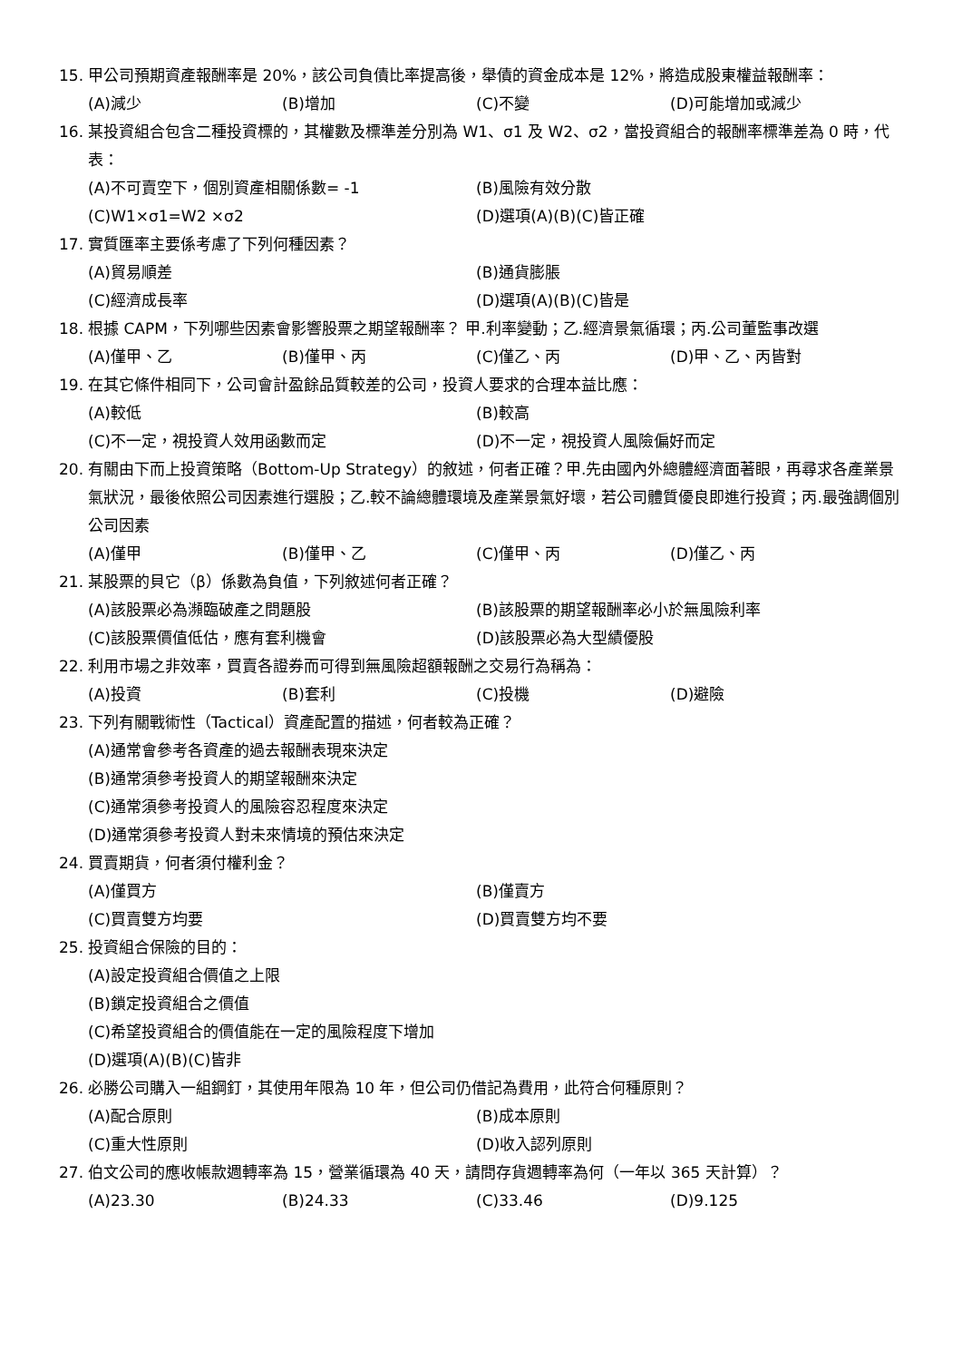15. 甲公司預期資產報酬率是 20%，該公司負債比率提高後，舉債的資金成本是 12%，將造成股東權益報酬率：
(A)減少 (B)增加 (C)不變 (D)可能增加或減少
16. 某投資組合包含二種投資標的，其權數及標準差分別為 W1、σ1 及 W2、σ2，當投資組合的報酬率標準差為 0 時，代表：
(A)不可賣空下，個別資產相關係數= -1 (B)風險有效分散
(C)W1×σ1=W2 ×σ2 (D)選項(A)(B)(C)皆正確
17. 實質匯率主要係考慮了下列何種因素？
(A)貿易順差 (B)通貨膨脹
(C)經濟成長率 (D)選項(A)(B)(C)皆是
18. 根據 CAPM，下列哪些因素會影響股票之期望報酬率？ 甲.利率變動；乙.經濟景氣循環；丙.公司董監事改選
(A)僅甲、乙 (B)僅甲、丙 (C)僅乙、丙 (D)甲、乙、丙皆對
19. 在其它條件相同下，公司會計盈餘品質較差的公司，投資人要求的合理本益比應：
(A)較低 (B)較高
(C)不一定，視投資人效用函數而定 (D)不一定，視投資人風險偏好而定
20. 有關由下而上投資策略（Bottom-Up Strategy）的敘述，何者正確？甲.先由國內外總體經濟面著眼，再尋求各產業景氣狀況，最後依照公司因素進行選股；乙.較不論總體環境及產業景氣好壞，若公司體質優良即進行投資；丙.最強調個別公司因素
(A)僅甲 (B)僅甲、乙 (C)僅甲、丙 (D)僅乙、丙
21. 某股票的貝它（β）係數為負值，下列敘述何者正確？
(A)該股票必為瀕臨破產之問題股 (B)該股票的期望報酬率必小於無風險利率
(C)該股票價值低估，應有套利機會 (D)該股票必為大型績優股
22. 利用市場之非效率，買賣各證券而可得到無風險超額報酬之交易行為稱為：
(A)投資 (B)套利 (C)投機 (D)避險
23. 下列有關戰術性（Tactical）資產配置的描述，何者較為正確？
(A)通常會參考各資產的過去報酬表現來決定
(B)通常須參考投資人的期望報酬來決定
(C)通常須參考投資人的風險容忍程度來決定
(D)通常須參考投資人對未來情境的預估來決定
24. 買賣期貨，何者須付權利金？
(A)僅買方 (B)僅賣方
(C)買賣雙方均要 (D)買賣雙方均不要
25. 投資組合保險的目的：
(A)設定投資組合價值之上限
(B)鎖定投資組合之價值
(C)希望投資組合的價值能在一定的風險程度下增加
(D)選項(A)(B)(C)皆非
26. 必勝公司購入一組鋼釘，其使用年限為 10 年，但公司仍借記為費用，此符合何種原則？
(A)配合原則 (B)成本原則
(C)重大性原則 (D)收入認列原則
27. 伯文公司的應收帳款週轉率為 15，營業循環為 40 天，請問存貨週轉率為何（一年以 365 天計算）？
(A)23.30 (B)24.33 (C)33.46 (D)9.125